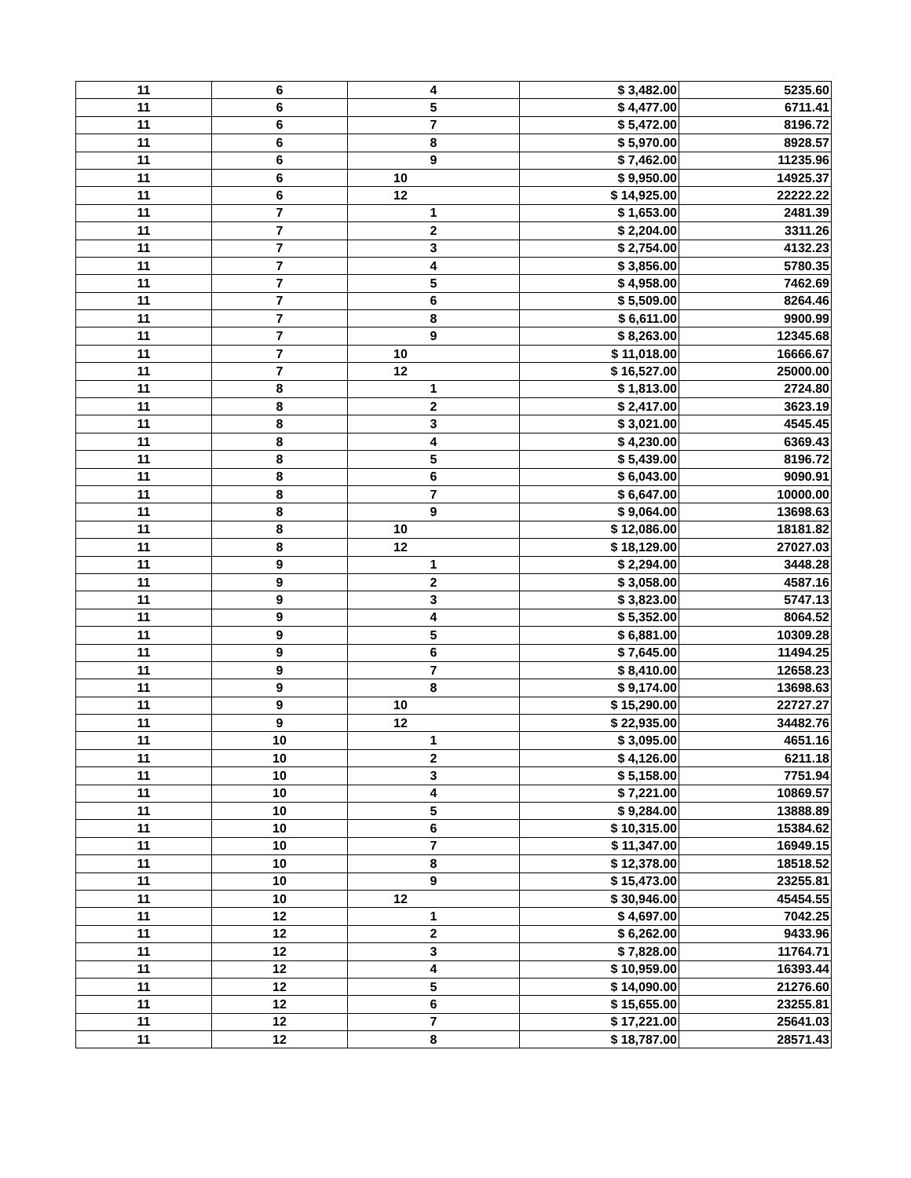| 11 | 6 | 4 | $ 3,482.00 | 5235.60 |
| 11 | 6 | 5 | $ 4,477.00 | 6711.41 |
| 11 | 6 | 7 | $ 5,472.00 | 8196.72 |
| 11 | 6 | 8 | $ 5,970.00 | 8928.57 |
| 11 | 6 | 9 | $ 7,462.00 | 11235.96 |
| 11 | 6 | 10 | $ 9,950.00 | 14925.37 |
| 11 | 6 | 12 | $ 14,925.00 | 22222.22 |
| 11 | 7 | 1 | $ 1,653.00 | 2481.39 |
| 11 | 7 | 2 | $ 2,204.00 | 3311.26 |
| 11 | 7 | 3 | $ 2,754.00 | 4132.23 |
| 11 | 7 | 4 | $ 3,856.00 | 5780.35 |
| 11 | 7 | 5 | $ 4,958.00 | 7462.69 |
| 11 | 7 | 6 | $ 5,509.00 | 8264.46 |
| 11 | 7 | 8 | $ 6,611.00 | 9900.99 |
| 11 | 7 | 9 | $ 8,263.00 | 12345.68 |
| 11 | 7 | 10 | $ 11,018.00 | 16666.67 |
| 11 | 7 | 12 | $ 16,527.00 | 25000.00 |
| 11 | 8 | 1 | $ 1,813.00 | 2724.80 |
| 11 | 8 | 2 | $ 2,417.00 | 3623.19 |
| 11 | 8 | 3 | $ 3,021.00 | 4545.45 |
| 11 | 8 | 4 | $ 4,230.00 | 6369.43 |
| 11 | 8 | 5 | $ 5,439.00 | 8196.72 |
| 11 | 8 | 6 | $ 6,043.00 | 9090.91 |
| 11 | 8 | 7 | $ 6,647.00 | 10000.00 |
| 11 | 8 | 9 | $ 9,064.00 | 13698.63 |
| 11 | 8 | 10 | $ 12,086.00 | 18181.82 |
| 11 | 8 | 12 | $ 18,129.00 | 27027.03 |
| 11 | 9 | 1 | $ 2,294.00 | 3448.28 |
| 11 | 9 | 2 | $ 3,058.00 | 4587.16 |
| 11 | 9 | 3 | $ 3,823.00 | 5747.13 |
| 11 | 9 | 4 | $ 5,352.00 | 8064.52 |
| 11 | 9 | 5 | $ 6,881.00 | 10309.28 |
| 11 | 9 | 6 | $ 7,645.00 | 11494.25 |
| 11 | 9 | 7 | $ 8,410.00 | 12658.23 |
| 11 | 9 | 8 | $ 9,174.00 | 13698.63 |
| 11 | 9 | 10 | $ 15,290.00 | 22727.27 |
| 11 | 9 | 12 | $ 22,935.00 | 34482.76 |
| 11 | 10 | 1 | $ 3,095.00 | 4651.16 |
| 11 | 10 | 2 | $ 4,126.00 | 6211.18 |
| 11 | 10 | 3 | $ 5,158.00 | 7751.94 |
| 11 | 10 | 4 | $ 7,221.00 | 10869.57 |
| 11 | 10 | 5 | $ 9,284.00 | 13888.89 |
| 11 | 10 | 6 | $ 10,315.00 | 15384.62 |
| 11 | 10 | 7 | $ 11,347.00 | 16949.15 |
| 11 | 10 | 8 | $ 12,378.00 | 18518.52 |
| 11 | 10 | 9 | $ 15,473.00 | 23255.81 |
| 11 | 10 | 12 | $ 30,946.00 | 45454.55 |
| 11 | 12 | 1 | $ 4,697.00 | 7042.25 |
| 11 | 12 | 2 | $ 6,262.00 | 9433.96 |
| 11 | 12 | 3 | $ 7,828.00 | 11764.71 |
| 11 | 12 | 4 | $ 10,959.00 | 16393.44 |
| 11 | 12 | 5 | $ 14,090.00 | 21276.60 |
| 11 | 12 | 6 | $ 15,655.00 | 23255.81 |
| 11 | 12 | 7 | $ 17,221.00 | 25641.03 |
| 11 | 12 | 8 | $ 18,787.00 | 28571.43 |